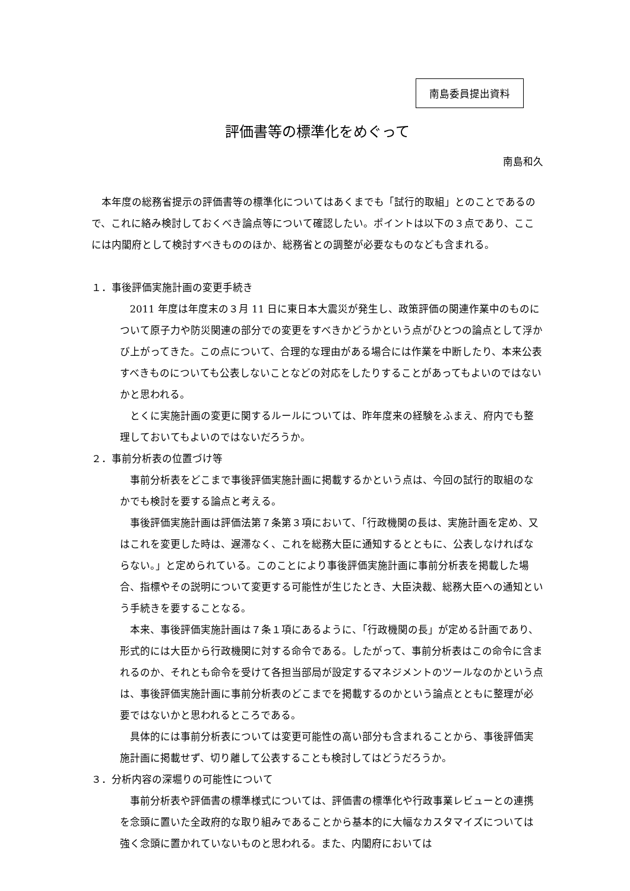南島委員提出資料
評価書等の標準化をめぐって
南島和久
本年度の総務省提示の評価書等の標準化についてはあくまでも「試行的取組」とのことであるので、これに絡み検討しておくべき論点等について確認したい。ポイントは以下の３点であり、ここには内閣府として検討すべきもののほか、総務省との調整が必要なものなども含まれる。
１．事後評価実施計画の変更手続き
2011 年度は年度末の３月 11 日に東日本大震災が発生し、政策評価の関連作業中のものについて原子力や防災関連の部分での変更をすべきかどうかという点がひとつの論点として浮かび上がってきた。この点について、合理的な理由がある場合には作業を中断したり、本来公表すべきものについても公表しないことなどの対応をしたりすることがあってもよいのではないかと思われる。
とくに実施計画の変更に関するルールについては、昨年度来の経験をふまえ、府内でも整理しておいてもよいのではないだろうか。
２．事前分析表の位置づけ等
事前分析表をどこまで事後評価実施計画に掲載するかという点は、今回の試行的取組のなかでも検討を要する論点と考える。
事後評価実施計画は評価法第７条第３項において、「行政機関の長は、実施計画を定め、又はこれを変更した時は、遅滞なく、これを総務大臣に通知するとともに、公表しなければならない。」と定められている。このことにより事後評価実施計画に事前分析表を掲載した場合、指標やその説明について変更する可能性が生じたとき、大臣決裁、総務大臣への通知という手続きを要することなる。
本来、事後評価実施計画は７条１項にあるように、「行政機関の長」が定める計画であり、形式的には大臣から行政機関に対する命令である。したがって、事前分析表はこの命令に含まれるのか、それとも命令を受けて各担当部局が設定するマネジメントのツールなのかという点は、事後評価実施計画に事前分析表のどこまでを掲載するのかという論点とともに整理が必要ではないかと思われるところである。
具体的には事前分析表については変更可能性の高い部分も含まれることから、事後評価実施計画に掲載せず、切り離して公表することも検討してはどうだろうか。
３．分析内容の深堀りの可能性について
事前分析表や評価書の標準様式については、評価書の標準化や行政事業レビューとの連携を念頭に置いた全政府的な取り組みであることから基本的に大幅なカスタマイズについては強く念頭に置かれていないものと思われる。また、内閣府においては